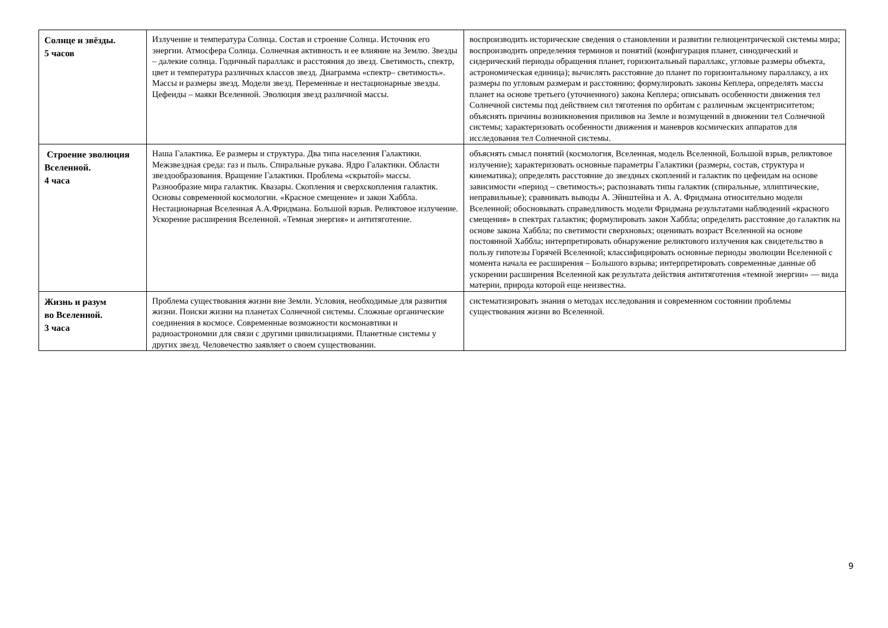| Солнце и звёзды. 5 часов | Излучение и температура Солнца. Состав и строение Солнца. Источник его энергии. Атмосфера Солнца. Солнечная активность и ее влияние на Землю. Звезды – далекие солнца. Годичный параллакс и расстояния до звезд. Светимость, спектр, цвет и температура различных классов звезд. Диаграмма «спектр– светимость». Массы и размеры звезд. Модели звезд. Переменные и нестационарные звезды. Цефеиды – маяки Вселенной. Эволюция звезд различной массы. | воспроизводить исторические сведения о становлении и развитии гелиоцентрической системы мира; воспроизводить определения терминов и понятий (конфигурация планет, синодический и сидерический периоды обращения планет, горизонтальный параллакс, угловые размеры объекта, астрономическая единица); вычислять расстояние до планет по горизонтальному параллаксу, а их размеры по угловым размерам и расстоянию; формулировать законы Кеплера, определять массы планет на основе третьего (уточненного) закона Кеплера; описывать особенности движения тел Солнечной системы под действием сил тяготения по орбитам с различным эксцентриситетом; объяснять причины возникновения приливов на Земле и возмущений в движении тел Солнечной системы; характеризовать особенности движения и маневров космических аппаратов для исследования тел Солнечной системы. |
| Строение эволюция Вселенной. 4 часа | Наша Галактика. Ее размеры и структура. Два типа населения Галактики. Межзвездная среда: газ и пыль. Спиральные рукава. Ядро Галактики. Области звездообразования. Вращение Галактики. Проблема «скрытой» массы. Разнообразие мира галактик. Квазары. Скопления и сверхскопления галактик. Основы современной космологии. «Красное смещение» и закон Хаббла. Нестационарная Вселенная А.А.Фридмана. Большой взрыв. Реликтовое излучение. Ускорение расширения Вселенной. «Темная энергия» и антитяготение. | объяснять смысл понятий (космология, Вселенная, модель Вселенной, Большой взрыв, реликтовое излучение); характеризовать основные параметры Галактики (размеры, состав, структура и кинематика); определять расстояние до звездных скоплений и галактик по цефеидам на основе зависимости «период – светимость»; распознавать типы галактик (спиральные, эллиптические, неправильные); сравнивать выводы А. Эйнштейна и А. А. Фридмана относительно модели Вселенной; обосновывать справедливость модели Фридмана результатами наблюдений «красного смещения» в спектрах галактик; формулировать закон Хаббла; определять расстояние до галактик на основе закона Хаббла; по светимости сверхновых; оценивать возраст Вселенной на основе постоянной Хаббла; интерпретировать обнаружение реликтового излучения как свидетельство в пользу гипотезы Горячей Вселенной; классифицировать основные периоды эволюции Вселенной с момента начала ее расширения – Большого взрыва; интерпретировать современные данные об ускорении расширения Вселенной как результата действия антитяготения «темной энергии» — вида материи, природа которой еще неизвестна. |
| Жизнь и разум во Вселенной. 3 часа | Проблема существования жизни вне Земли. Условия, необходимые для развития жизни. Поиски жизни на планетах Солнечной системы. Сложные органические соединения в космосе. Современные возможности космонавтики и радиоастрономии для связи с другими цивилизациями. Планетные системы у других звезд. Человечество заявляет о своем существовании. | систематизировать знания о методах исследования и современном состоянии проблемы существования жизни во Вселенной. |
9